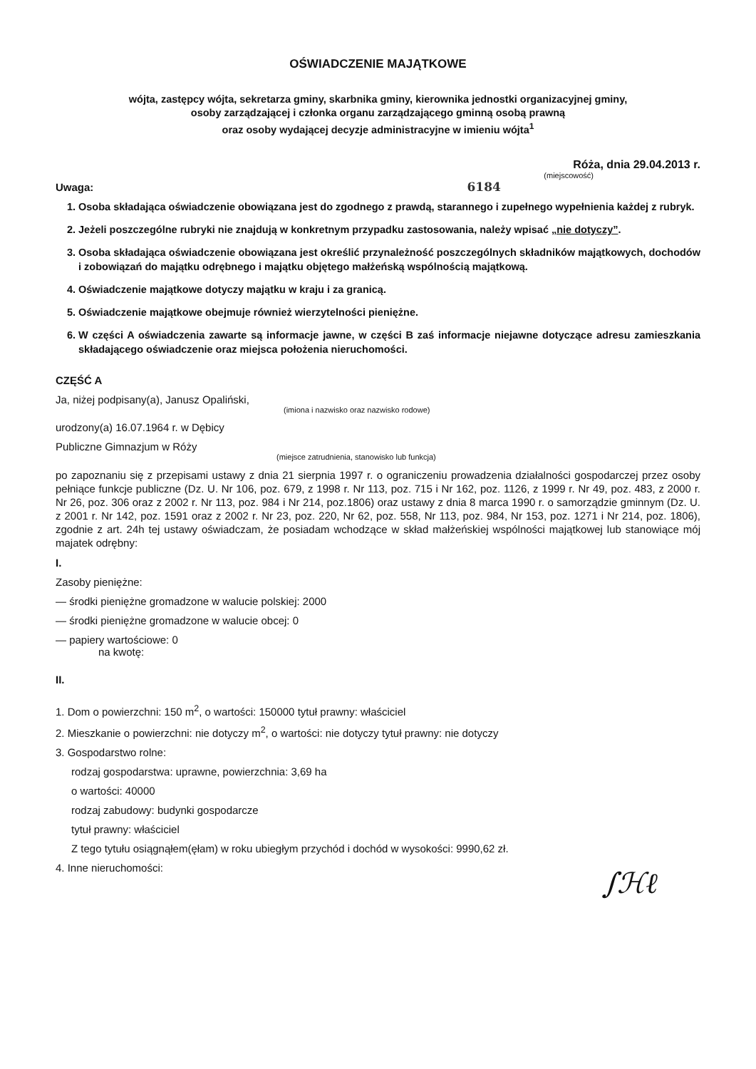OŚWIADCZENIE MAJĄTKOWE
wójta, zastępcy wójta, sekretarza gminy, skarbnika gminy, kierownika jednostki organizacyjnej gminy,
osoby zarządzającej i członka organu zarządzającego gminną osobą prawną
oraz osoby wydającej decyzje administracyjne w imieniu wójta<sup>1</sup>
Róża, dnia 29.04.2013 r.
(miejscowość)
Uwaga: 6184
1. Osoba składająca oświadczenie obowiązana jest do zgodnego z prawdą, starannego i zupełnego wypełnienia każdej z rubryk.
2. Jeżeli poszczególne rubryki nie znajdują w konkretnym przypadku zastosowania, należy wpisać „nie dotyczy”.
3. Osoba składająca oświadczenie obowiązana jest określić przynależność poszczególnych składników majątkowych, dochodów i zobowiązań do majątku odrębnego i majątku objętego małżeńską wspólnością majątkową.
4. Oświadczenie majątkowe dotyczy majątku w kraju i za granicą.
5. Oświadczenie majątkowe obejmuje również wierzytelności pieniężne.
6. W części A oświadczenia zawarte są informacje jawne, w części B zaś informacje niejawne dotyczące adresu zamieszkania składającego oświadczenie oraz miejsca położenia nieruchomości.
CZĘŚĆ A
Ja, niżej podpisany(a), Janusz Opaliński,
(imiona i nazwisko oraz nazwisko rodowe)
urodzony(a) 16.07.1964 r. w Dębicy
Publiczne Gimnazjum w Róży
(miejsce zatrudnienia, stanowisko lub funkcja)
po zapoznaniu się z przepisami ustawy z dnia 21 sierpnia 1997 r. o ograniczeniu prowadzenia działalności gospodarczej przez osoby pełniące funkcje publiczne (Dz. U. Nr 106, poz. 679, z 1998 r. Nr 113, poz. 715 i Nr 162, poz. 1126, z 1999 r. Nr 49, poz. 483, z 2000 r. Nr 26, poz. 306 oraz z 2002 r. Nr 113, poz. 984 i Nr 214, poz.1806) oraz ustawy z dnia 8 marca 1990 r. o samorządzie gminnym (Dz. U. z 2001 r. Nr 142, poz. 1591 oraz z 2002 r. Nr 23, poz. 220, Nr 62, poz. 558, Nr 113, poz. 984, Nr 153, poz. 1271 i Nr 214, poz. 1806), zgodnie z art. 24h tej ustawy oświadczam, że posiadam wchodzące w skład małżeńskiej wspólności majątkowej lub stanowiące mój majatek odrębny:
I.
Zasoby pieniężne:
— środki pieniężne gromadzone w walucie polskiej: 2000
— środki pieniężne gromadzone w walucie obcej: 0
— papiery wartościowe: 0
na kwotę:
II.
1. Dom o powierzchni: 150 m<sup>2</sup>, o wartości: 150000 tytuł prawny: właściciel
2. Mieszkanie o powierzchni: nie dotyczy m<sup>2</sup>, o wartości: nie dotyczy tytuł prawny: nie dotyczy
3. Gospodarstwo rolne:
rodzaj gospodarstwa: uprawne, powierzchnia: 3,69 ha
o wartości: 40000
rodzaj zabudowy: budynki gospodarcze
tytuł prawny: właściciel
Z tego tytułu osiągnąłem(ęłam) w roku ubiegłym przychód i dochód w wysokości: 9990,62 zł.
4. Inne nieruchomości:
∫ℋℓ